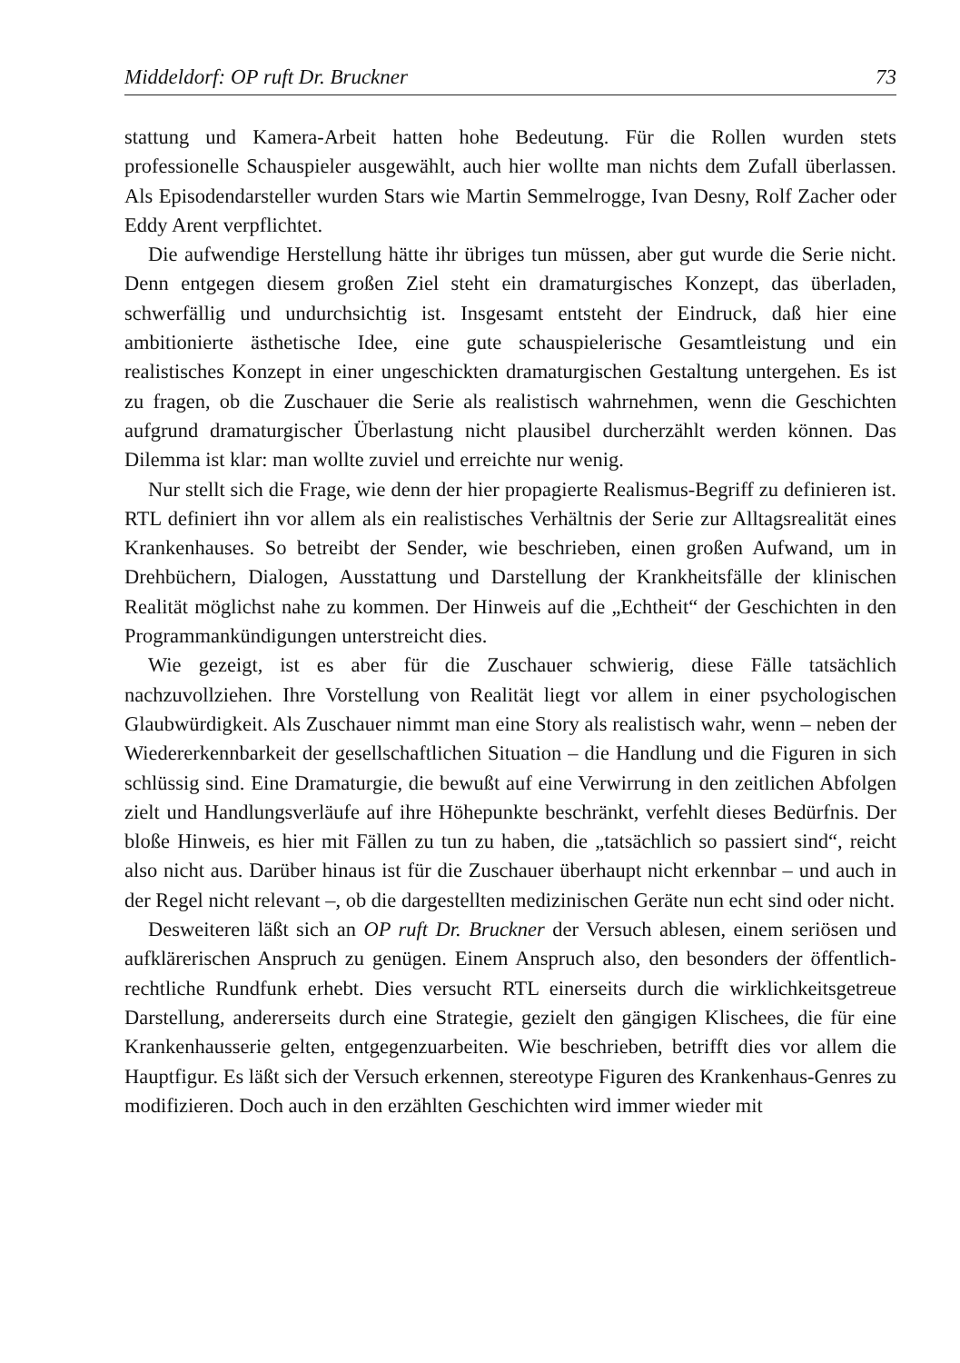Middeldorf: OP ruft Dr. Bruckner 73
stattung und Kamera-Arbeit hatten hohe Bedeutung. Für die Rollen wurden stets professionelle Schauspieler ausgewählt, auch hier wollte man nichts dem Zufall überlassen. Als Episodendarsteller wurden Stars wie Martin Semmelrogge, Ivan Desny, Rolf Zacher oder Eddy Arent verpflichtet.
Die aufwendige Herstellung hätte ihr übriges tun müssen, aber gut wurde die Serie nicht. Denn entgegen diesem großen Ziel steht ein dramaturgisches Konzept, das überladen, schwerfällig und undurchsichtig ist. Insgesamt entsteht der Eindruck, daß hier eine ambitionierte ästhetische Idee, eine gute schauspielerische Gesamtleistung und ein realistisches Konzept in einer ungeschickten dramaturgischen Gestaltung untergehen. Es ist zu fragen, ob die Zuschauer die Serie als realistisch wahrnehmen, wenn die Geschichten aufgrund dramaturgischer Überlastung nicht plausibel durcherzählt werden können. Das Dilemma ist klar: man wollte zuviel und erreichte nur wenig.
Nur stellt sich die Frage, wie denn der hier propagierte Realismus-Begriff zu definieren ist. RTL definiert ihn vor allem als ein realistisches Verhältnis der Serie zur Alltagsrealität eines Krankenhauses. So betreibt der Sender, wie beschrieben, einen großen Aufwand, um in Drehbüchern, Dialogen, Ausstattung und Darstellung der Krankheitsfälle der klinischen Realität möglichst nahe zu kommen. Der Hinweis auf die „Echtheit“ der Geschichten in den Programmankündigungen unterstreicht dies.
Wie gezeigt, ist es aber für die Zuschauer schwierig, diese Fälle tatsächlich nachzuvollziehen. Ihre Vorstellung von Realität liegt vor allem in einer psychologischen Glaubwürdigkeit. Als Zuschauer nimmt man eine Story als realistisch wahr, wenn – neben der Wiedererkennbarkeit der gesellschaftlichen Situation – die Handlung und die Figuren in sich schlüssig sind. Eine Dramaturgie, die bewußt auf eine Verwirrung in den zeitlichen Abfolgen zielt und Handlungsverläufe auf ihre Höhepunkte beschränkt, verfehlt dieses Bedürfnis. Der bloße Hinweis, es hier mit Fällen zu tun zu haben, die „tatsächlich so passiert sind“, reicht also nicht aus. Darüber hinaus ist für die Zuschauer überhaupt nicht erkennbar – und auch in der Regel nicht relevant –, ob die dargestellten medizinischen Geräte nun echt sind oder nicht.
Desweiteren läßt sich an OP ruft Dr. Bruckner der Versuch ablesen, einem seriösen und aufklärerischen Anspruch zu genügen. Einem Anspruch also, den besonders der öffentlich-rechtliche Rundfunk erhebt. Dies versucht RTL einerseits durch die wirklichkeitsgetreue Darstellung, andererseits durch eine Strategie, gezielt den gängigen Klischees, die für eine Krankenhausserie gelten, entgegenzuarbeiten. Wie beschrieben, betrifft dies vor allem die Hauptfigur. Es läßt sich der Versuch erkennen, stereotype Figuren des Krankenhaus-Genres zu modifizieren. Doch auch in den erzählten Geschichten wird immer wieder mit